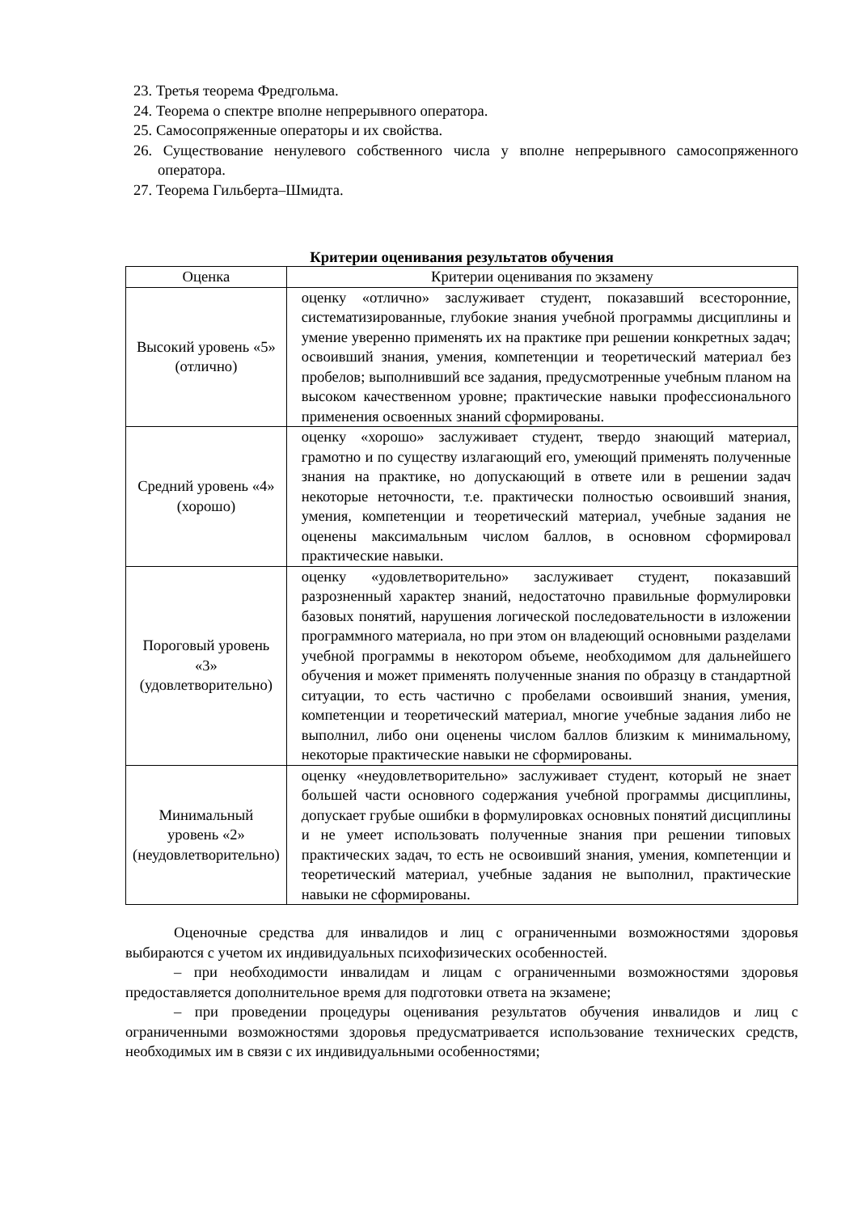23. Третья теорема Фредгольма.
24. Теорема о спектре вполне непрерывного оператора.
25. Самосопряженные операторы и их свойства.
26. Существование ненулевого собственного числа у вполне непрерывного самосопряженного оператора.
27. Теорема Гильберта–Шмидта.
Критерии оценивания результатов обучения
| Оценка | Критерии оценивания по экзамену |
| --- | --- |
| Высокий уровень «5» (отлично) | оценку «отлично» заслуживает студент, показавший всесторонние, систематизированные, глубокие знания учебной программы дисциплины и умение уверенно применять их на практике при решении конкретных задач; освоивший знания, умения, компетенции и теоретический материал без пробелов; выполнивший все задания, предусмотренные учебным планом на высоком качественном уровне; практические навыки профессионального применения освоенных знаний сформированы. |
| Средний уровень «4» (хорошо) | оценку «хорошо» заслуживает студент, твердо знающий материал, грамотно и по существу излагающий его, умеющий применять полученные знания на практике, но допускающий в ответе или в решении задач некоторые неточности, т.е. практически полностью освоивший знания, умения, компетенции и теоретический материал, учебные задания не оценены максимальным числом баллов, в основном сформировал практические навыки. |
| Пороговый уровень «3» (удовлетворительно) | оценку «удовлетворительно» заслуживает студент, показавший разрозненный характер знаний, недостаточно правильные формулировки базовых понятий, нарушения логической последовательности в изложении программного материала, но при этом он владеющий основными разделами учебной программы в некотором объеме, необходимом для дальнейшего обучения и может применять полученные знания по образцу в стандартной ситуации, то есть частично с пробелами освоивший знания, умения, компетенции и теоретический материал, многие учебные задания либо не выполнил, либо они оценены числом баллов близким к минимальному, некоторые практические навыки не сформированы. |
| Минимальный уровень «2» (неудовлетворительно) | оценку «неудовлетворительно» заслуживает студент, который не знает большей части основного содержания учебной программы дисциплины, допускает грубые ошибки в формулировках основных понятий дисциплины и не умеет использовать полученные знания при решении типовых практических задач, то есть не освоивший знания, умения, компетенции и теоретический материал, учебные задания не выполнил, практические навыки не сформированы. |
Оценочные средства для инвалидов и лиц с ограниченными возможностями здоровья выбираются с учетом их индивидуальных психофизических особенностей.
– при необходимости инвалидам и лицам с ограниченными возможностями здоровья предоставляется дополнительное время для подготовки ответа на экзамене;
– при проведении процедуры оценивания результатов обучения инвалидов и лиц с ограниченными возможностями здоровья предусматривается использование технических средств, необходимых им в связи с их индивидуальными особенностями;